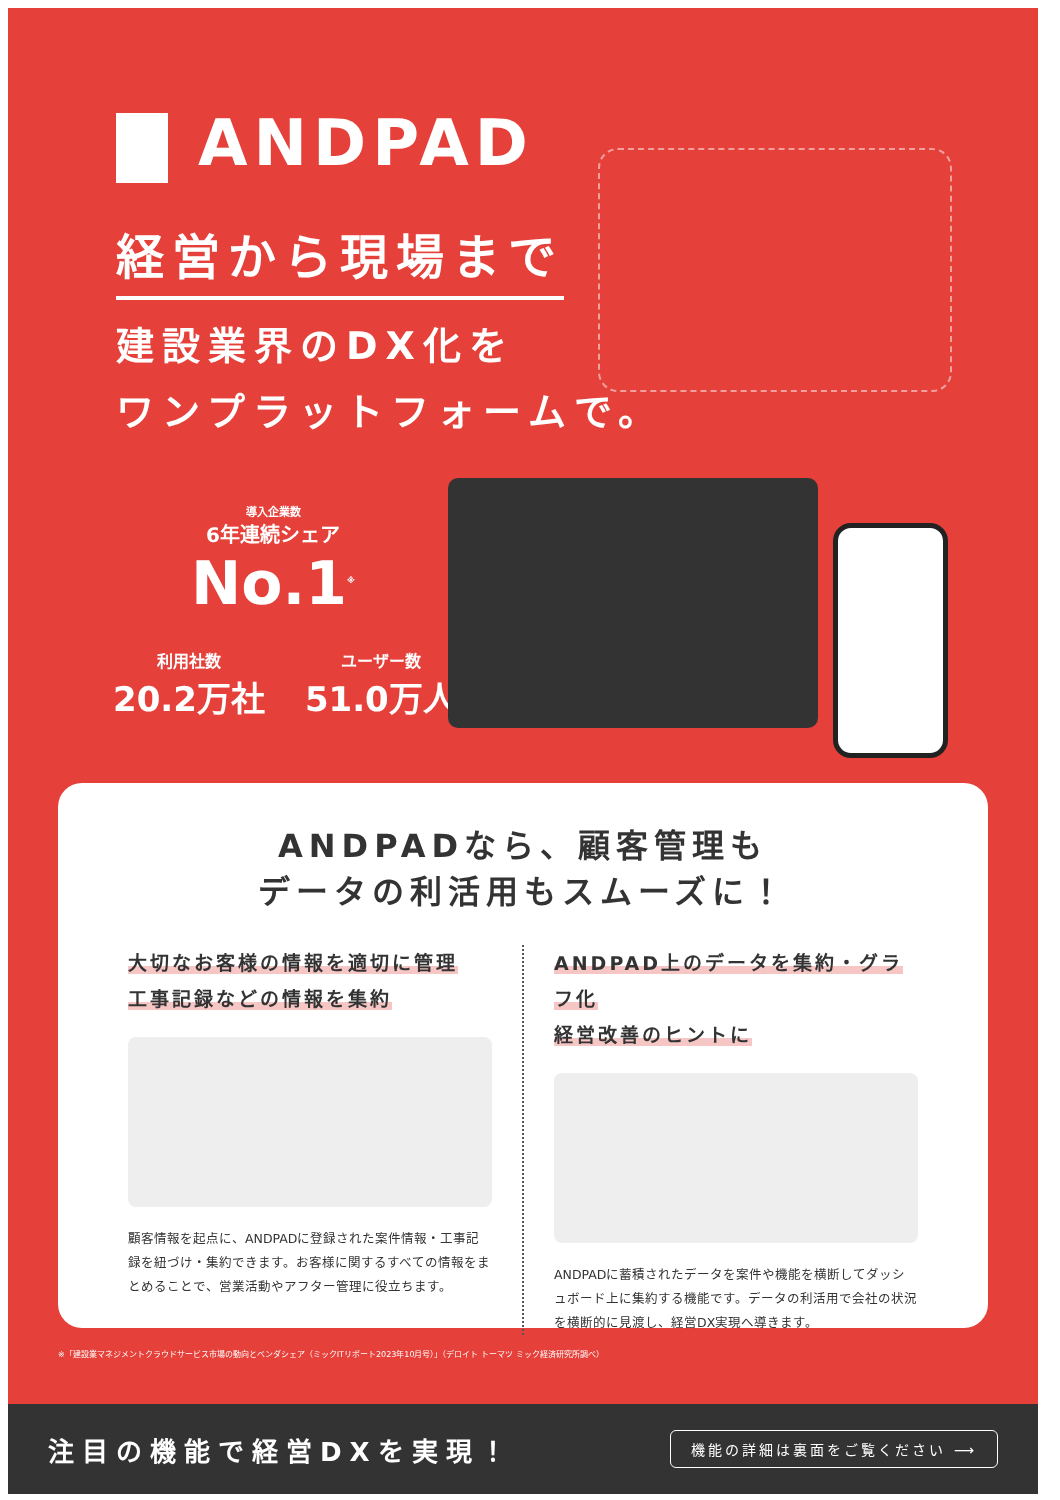ANDPAD
経営から現場まで
建設業界のDX化を
ワンプラットフォームで。
導入企業数
6年連続シェア
No.1<sup>※</sup>
利用社数
20.2万社
ユーザー数
51.0万人
ANDPADなら、顧客管理も
データの利活用もスムーズに！
大切なお客様の情報を適切に管理
工事記録などの情報を集約
顧客情報を起点に、ANDPADに登録された案件情報・工事記録を紐づけ・集約できます。お客様に関するすべての情報をまとめることで、営業活動やアフター管理に役立ちます。
ANDPAD上のデータを集約・グラフ化
経営改善のヒントに
ANDPADに蓄積されたデータを案件や機能を横断してダッシュボード上に集約する機能です。データの利活用で会社の状況を横断的に見渡し、経営DX実現へ導きます。
※「建設業マネジメントクラウドサービス市場の動向とベンダシェア（ミックITリポート2023年10月号）」（デロイト トーマツ ミック経済研究所調べ）
注目の機能で経営DXを実現！
機能の詳細は裏面をご覧ください ⟶